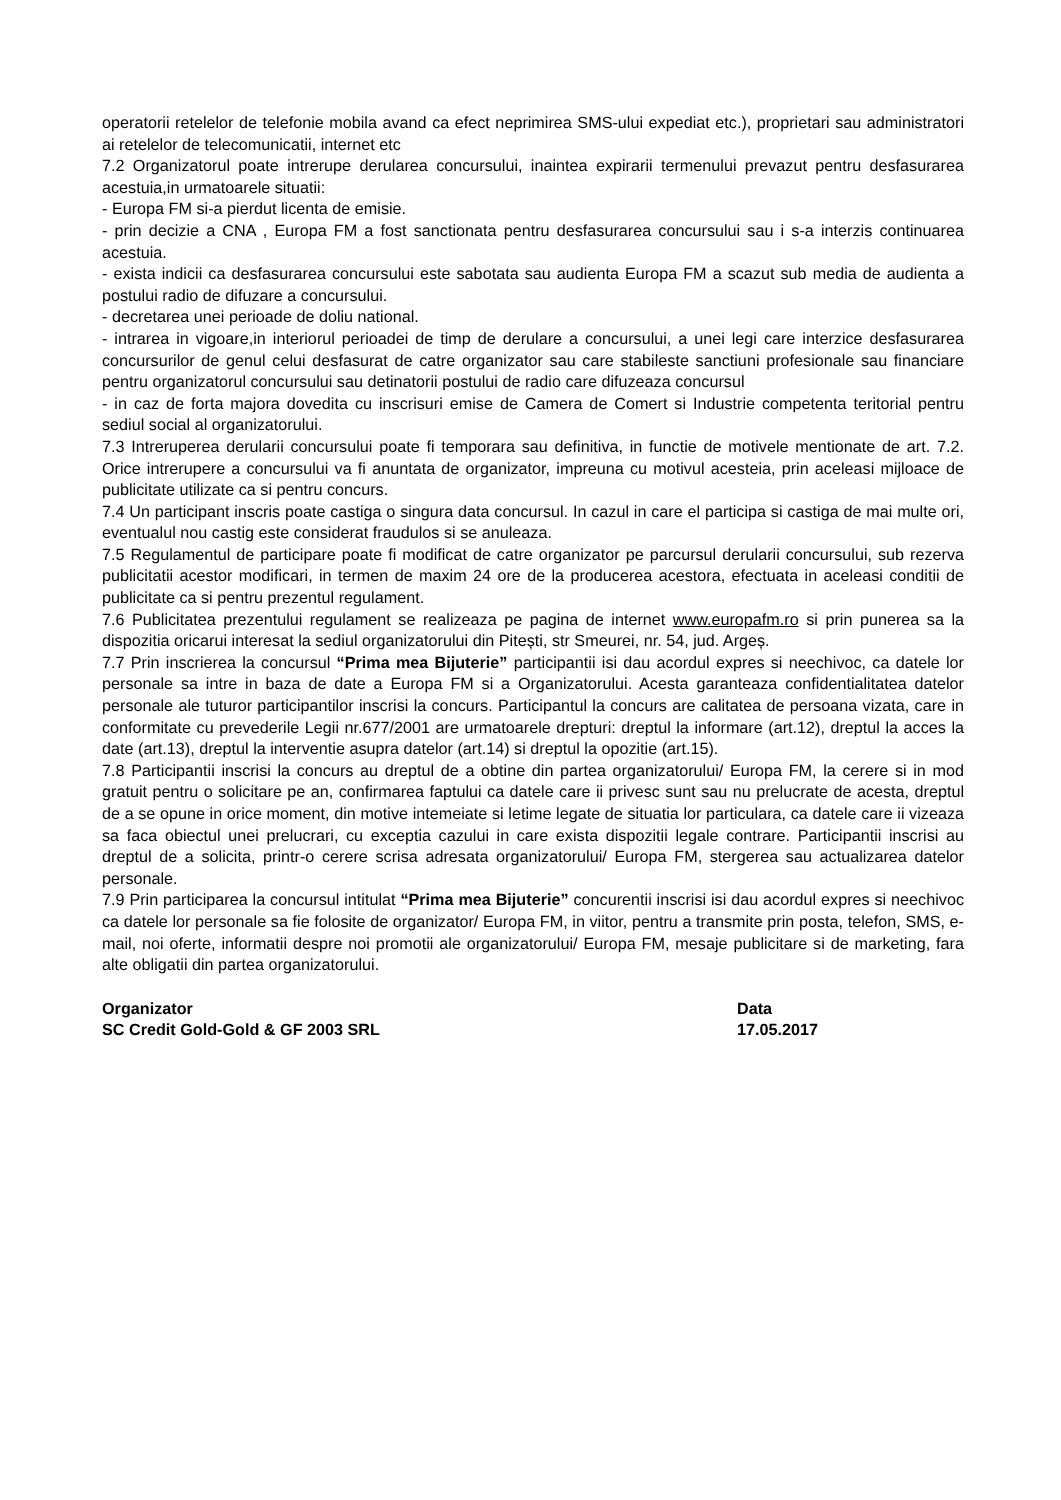operatorii retelelor de telefonie mobila avand ca efect neprimirea SMS-ului expediat etc.), proprietari sau administratori ai retelelor de telecomunicatii, internet etc
7.2 Organizatorul poate intrerupe derularea concursului, inaintea expirarii termenului prevazut pentru desfasurarea acestuia,in urmatoarele situatii:
- Europa FM si-a pierdut licenta de emisie.
- prin decizie a CNA , Europa FM a fost sanctionata pentru desfasurarea concursului sau i s-a interzis continuarea acestuia.
- exista indicii ca desfasurarea concursului este sabotata sau audienta Europa FM a scazut sub media de audienta a postului radio de difuzare a concursului.
- decretarea unei perioade de doliu national.
- intrarea in vigoare,in interiorul perioadei de timp de derulare a concursului, a unei legi care interzice desfasurarea concursurilor de genul celui desfasurat de catre organizator sau care stabileste sanctiuni profesionale sau financiare pentru organizatorul concursului sau detinatorii postului de radio care difuzeaza concursul
- in caz de forta majora dovedita cu inscrisuri emise de Camera de Comert si Industrie competenta teritorial pentru sediul social al organizatorului.
7.3 Intreruperea derularii concursului poate fi temporara sau definitiva, in functie de motivele mentionate de art. 7.2. Orice intrerupere a concursului va fi anuntata de organizator, impreuna cu motivul acesteia, prin aceleasi mijloace de publicitate utilizate ca si pentru concurs.
7.4 Un participant inscris poate castiga o singura data concursul. In cazul in care el participa si castiga de mai multe ori, eventualul nou castig este considerat fraudulos si se anuleaza.
7.5 Regulamentul de participare poate fi modificat de catre organizator pe parcursul derularii concursului, sub rezerva publicitatii acestor modificari, in termen de maxim 24 ore de la producerea acestora, efectuata in aceleasi conditii de publicitate ca si pentru prezentul regulament.
7.6 Publicitatea prezentului regulament se realizeaza pe pagina de internet www.europafm.ro si prin punerea sa la dispozitia oricarui interesat la sediul organizatorului din Pitești, str Smeurei, nr. 54, jud. Argeș.
7.7 Prin inscrierea la concursul “Prima mea Bijuterie” participantii isi dau acordul expres si neechivoc, ca datele lor personale sa intre in baza de date a Europa FM si a Organizatorului. Acesta garanteaza confidentialitatea datelor personale ale tuturor participantilor inscrisi la concurs. Participantul la concurs are calitatea de persoana vizata, care in conformitate cu prevederile Legii nr.677/2001 are urmatoarele drepturi: dreptul la informare (art.12), dreptul la acces la date (art.13), dreptul la interventie asupra datelor (art.14) si dreptul la opozitie (art.15).
7.8 Participantii inscrisi la concurs au dreptul de a obtine din partea organizatorului/ Europa FM, la cerere si in mod gratuit pentru o solicitare pe an, confirmarea faptului ca datele care ii privesc sunt sau nu prelucrate de acesta, dreptul de a se opune in orice moment, din motive intemeiate si letime legate de situatia lor particulara, ca datele care ii vizeaza sa faca obiectul unei prelucrari, cu exceptia cazului in care exista dispozitii legale contrare. Participantii inscrisi au dreptul de a solicita, printr-o cerere scrisa adresata organizatorului/ Europa FM, stergerea sau actualizarea datelor personale.
7.9 Prin participarea la concursul intitulat “Prima mea Bijuterie” concurentii inscrisi isi dau acordul expres si neechivoc ca datele lor personale sa fie folosite de organizator/ Europa FM, in viitor, pentru a transmite prin posta, telefon, SMS, e-mail, noi oferte, informatii despre noi promotii ale organizatorului/ Europa FM, mesaje publicitare si de marketing, fara alte obligatii din partea organizatorului.
Organizator
SC Credit Gold-Gold & GF 2003 SRL
Data
17.05.2017